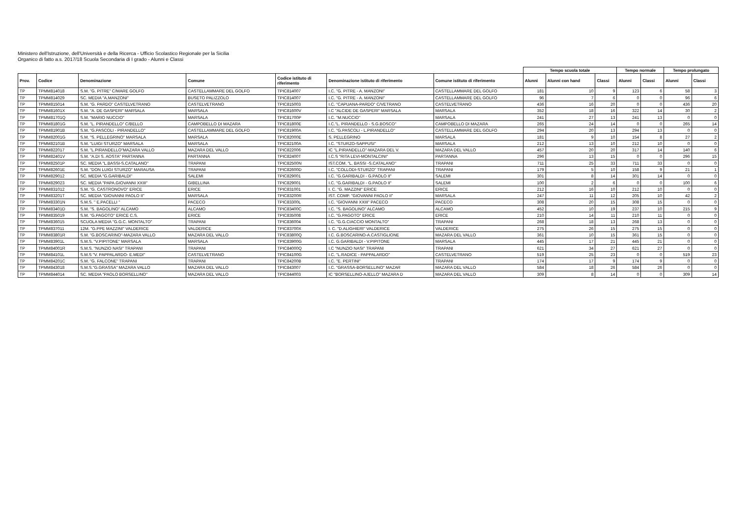Ministero dell'Istruzione, dell'Università e della Ricerca - Ufficio Scolastico Regionale per la Sicilia
Organico di fatto a.s. 2017/18 Scuola Secondaria di I grado - Alunni e Classi
| | | | | | | | Tempo scuola totale | | | Tempo normale | | Tempo prolungato | |
| Prov. | Codice | Denominazione | Comune | Codice istituto di riferimento | Denominazione istituto di riferimento | Comune istituto di riferimento | Alunni | Alunni con hand | Classi | Alunni | Classi | Alunni | Classi |
| TP | TPMM814018 | S.M. "G. PITRE" C/MARE GOLFO | CASTELLAMMARE DEL GOLFO | TPIC814007 | I.C. "G. PITRE - A. MANZONI" | CASTELLAMMARE DEL GOLFO | 181 | 10 | 9 | 123 | 6 | 58 | 3 |
| TP | TPMM814029 | SC. MEDIA "A.MANZONI" | BUSETO PALIZZOLO | TPIC814007 | I.C. "G. PITRE - A. MANZONI" | CASTELLAMMARE DEL GOLFO | 96 | 7 | 6 | 0 | 0 | 96 | 6 |
| TP | TPMM815014 | S.M. "G. PARDO" CASTELVETRANO | CASTELVETRANO | TPIC815003 | I.C. "CAPUANA-PARDO" C/VETRANO | CASTELVETRANO | 436 | 16 | 20 | 0 | 0 | 436 | 20 |
| TP | TPMM81601X | S.M. "A. DE GASPERI" MARSALA | MARSALA | TPIC81600V | I.C "ALCIDE DE GASPERI" MARSALA | MARSALA | 352 | 18 | 16 | 322 | 14 | 30 | 2 |
| TP | TPMM81701Q | S.M. "MARIO NUCCIO" | MARSALA | TPIC81700P | I.C. "M.NUCCIO" | MARSALA | 241 | 27 | 13 | 241 | 13 | 0 | 0 |
| TP | TPMM81801G | S.M. "L. PIRANDELLO" C/BELLO | CAMPOBELLO DI MAZARA | TPIC81800E | I.C."L. PIRANDELLO - S.G.BOSCO" | CAMPOBELLO DI MAZARA | 265 | 24 | 14 | 0 | 0 | 265 | 14 |
| TP | TPMM81901B | S.M. "G.PASCOLI - PIRANDELLO" | CASTELLAMMARE DEL GOLFO | TPIC81900A | I.C. "G.PASCOLI - L.PIRANDELLO" | CASTELLAMMARE DEL GOLFO | 294 | 20 | 13 | 294 | 13 | 0 | 0 |
| TP | TPMM82001G | S.M. "S. PELLEGRINO" MARSALA | MARSALA | TPIC82000E | S. PELLEGRINO | MARSALA | 181 | 9 | 10 | 154 | 8 | 27 | 2 |
| TP | TPMM82101B | S.M. "LUIGI STURZO" MARSALA | MARSALA | TPIC82100A | I.C. "STURZO-SAPPUSI" | MARSALA | 212 | 13 | 10 | 212 | 10 | 0 | 0 |
| TP | TPMM822017 | S.M. "L.PIRANDELLO"MAZARA VALLO | MAZARA DEL VALLO | TPIC822006 | IC "L.PIRANDELLO"-MAZARA DEL V. | MAZARA DEL VALLO | 457 | 20 | 20 | 317 | 14 | 140 | 6 |
| TP | TPMM82401V | S.M. "A.DI S. AOSTA" PARTANNA | PARTANNA | TPIC82400T | I.C.S "RITA LEVI-MONTALCINI" | PARTANNA | 296 | 13 | 15 | 0 | 0 | 296 | 15 |
| TP | TPMM82501P | SC. MEDIA "L.BASSI-S.CATALANO" | TRAPANI | TPIC82500N | IST.COM. "L. BASSI -S.CATALANO" | TRAPANI | 711 | 25 | 33 | 711 | 33 | 0 | 0 |
| TP | TPMM82601E | S.M. "DON LUIGI STURZO" MARAUSA | TRAPANI | TPIC82600D | I.C. "COLLODI-STURZO" TRAPANI | TRAPANI | 179 | 5 | 10 | 158 | 9 | 21 | 1 |
| TP | TPMM829012 | SC. MEDIA "G.GARIBALDI" | SALEMI | TPIC829001 | I.C. "G.GARIBALDI - G.PAOLO II" | SALEMI | 301 | 8 | 14 | 301 | 14 | 0 | 0 |
| TP | TPMM829023 | SC. MEDIA "PAPA.GIOVANNI XXIII" | GIBELLINA | TPIC829001 | I.C. "G.GARIBALDI - G.PAOLO II" | SALEMI | 100 | 2 | 6 | 0 | 0 | 100 | 6 |
| TP | TPMM831012 | S.M. "G. CASTRONOVO" ERICE | ERICE | TPIC831001 | I. C. "G. MAZZINI" ERICE | ERICE | 212 | 16 | 10 | 212 | 10 | 0 | 0 |
| TP | TPMM83201T | SC. MEDIA "GIOVANNI PAOLO II" | MARSALA | TPIC83200R | IST. COMP. "GIOVANNI PAOLO II" | MARSALA | 247 | 11 | 12 | 205 | 10 | 42 | 2 |
| TP | TPMM83301N | S.M.S. " E.PACELLI " | PACECO | TPIC83300L | I.C. "GIOVANNI XXIII" PACECO | PACECO | 308 | 20 | 15 | 308 | 15 | 0 | 0 |
| TP | TPMM83401D | S.M. "S. BAGOLINO" ALCAMO | ALCAMO | TPIC83400C | I.C. "S. BAGOLINO" ALCAMO | ALCAMO | 452 | 10 | 19 | 237 | 10 | 215 | 9 |
| TP | TPMM835019 | S.M. "G.PAGOTO" ERICE C.S. | ERICE | TPIC835008 | I.C. "G.PAGOTO" ERICE | ERICE | 210 | 14 | 11 | 210 | 11 | 0 | 0 |
| TP | TPMM836015 | SCUOLA MEDIA "G.G.C. MONTALTO" | TRAPANI | TPIC836004 | I.C. "G.G.CIACCIO MONTALTO" | TRAPANI | 268 | 18 | 13 | 268 | 13 | 0 | 0 |
| TP | TPMM837011 | 12M. "G.PPE MAZZINI" VALDERICE | VALDERICE | TPIC83700X | I. C. "D.ALIGHIERI" VALDERICE | VALDERICE | 275 | 26 | 15 | 275 | 15 | 0 | 0 |
| TP | TPMM83801R | S.M. "G.BOSCARINO"-MAZARA VALLO | MAZARA DEL VALLO | TPIC83800Q | I.C. G.BOSCARINO-A.CASTIGLIONE | MAZARA DEL VALLO | 361 | 10 | 15 | 361 | 15 | 0 | 0 |
| TP | TPMM83901L | S.M.S. "V.PIPITONE" MARSALA | MARSALA | TPIC83900G | I.C. G.GARIBALDI - V.PIPITONE | MARSALA | 445 | 17 | 21 | 445 | 21 | 0 | 0 |
| TP | TPMM84001R | S.M.S. "NUNZIO NASI" TRAPANI | TRAPANI | TPIC84000Q | I.C "NUNZIO NASI" TRAPANI | TRAPANI | 621 | 34 | 27 | 621 | 27 | 0 | 0 |
| TP | TPMM84101L | S.M.S "V. PAPPALARDO- E.MEDI" | CASTELVETRANO | TPIC84100G | I.C. "L.RADICE - PAPPALARDO" | CASTELVETRANO | 519 | 25 | 23 | 0 | 0 | 519 | 23 |
| TP | TPMM84201C | S.M. "G. FALCONE" TRAPANI | TRAPANI | TPIC84200B | I.C. "E. PERTINI" | TRAPANI | 174 | 17 | 9 | 174 | 9 | 0 | 0 |
| TP | TPMM843018 | S.M.S."G.GRASSA" MAZARA VALLO | MAZARA DEL VALLO | TPIC843007 | I.C. "GRASSA-BORSELLINO" MAZAR | MAZARA DEL VALLO | 584 | 18 | 26 | 584 | 26 | 0 | 0 |
| TP | TPMM844014 | SC. MEDIA "PAOLO BORSELLINO" | MAZARA DEL VALLO | TPIC844003 | IC "BORSELLINO-AJELLO" MAZARA D | MAZARA DEL VALLO | 309 | 8 | 14 | 0 | 0 | 309 | 14 |